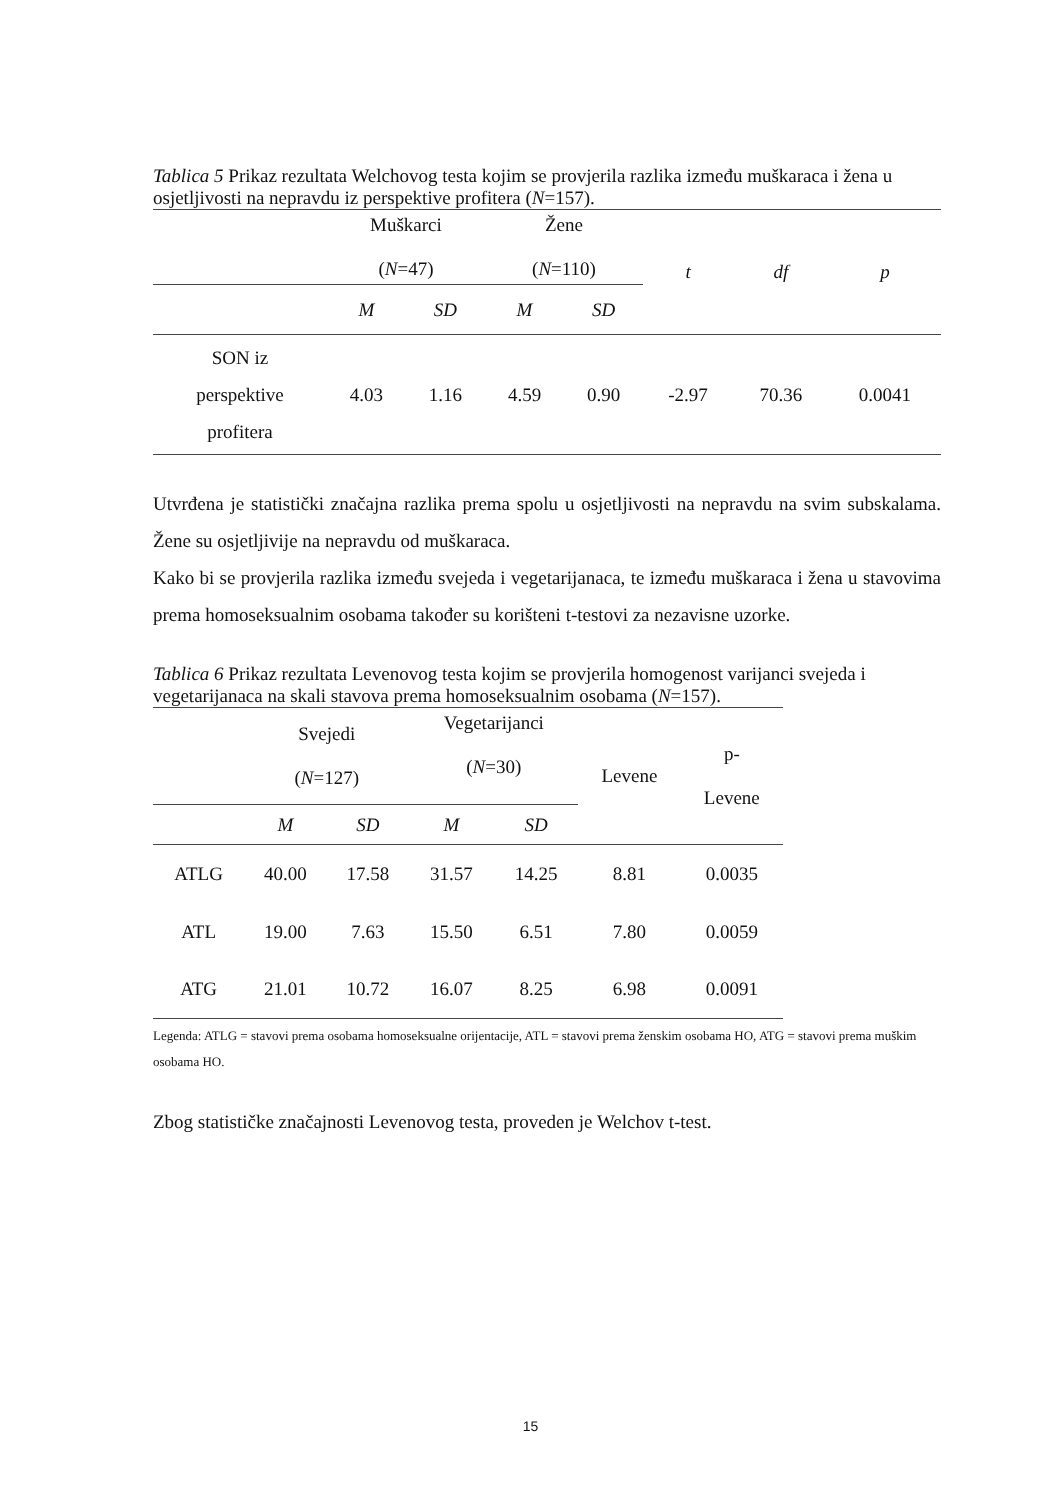Tablica 5 Prikaz rezultata Welchovog testa kojim se provjerila razlika između muškaraca i žena u osjetljivosti na nepravdu iz perspektive profitera (N=157).
| | Muškarci ( N =47) | | Žene ( N =110) | | t | df | p |
| --- | --- | --- | --- | --- | --- | --- | --- |
| | M | SD | M | SD | | | |
| SON iz perspektive profitera | 4.03 | 1.16 | 4.59 | 0.90 | -2.97 | 70.36 | 0.0041 |
Utvrđena je statistički značajna razlika prema spolu u osjetljivosti na nepravdu na svim subskalama. Žene su osjetljivije na nepravdu od muškaraca.
Kako bi se provjerila razlika između svejeda i vegetarijanaca, te između muškaraca i žena u stavovima prema homoseksualnim osobama također su korišteni t-testovi za nezavisne uzorke.
Tablica 6 Prikaz rezultata Levenovog testa kojim se provjerila homogenost varijanci svejeda i vegetarijanaca na skali stavova prema homoseksualnim osobama (N=157).
| | Svejedi ( N =127) | | Vegetarijanci ( N =30) | | Levene | p- Levene |
| --- | --- | --- | --- | --- | --- | --- |
| | M | SD | M | SD | | |
| ATLG | 40.00 | 17.58 | 31.57 | 14.25 | 8.81 | 0.0035 |
| ATL | 19.00 | 7.63 | 15.50 | 6.51 | 7.80 | 0.0059 |
| ATG | 21.01 | 10.72 | 16.07 | 8.25 | 6.98 | 0.0091 |
Legenda: ATLG = stavovi prema osobama homoseksualne orijentacije, ATL = stavovi prema ženskim osobama HO, ATG = stavovi prema muškim osobama HO.
Zbog statističke značajnosti Levenovog testa, proveden je Welchov t-test.
15